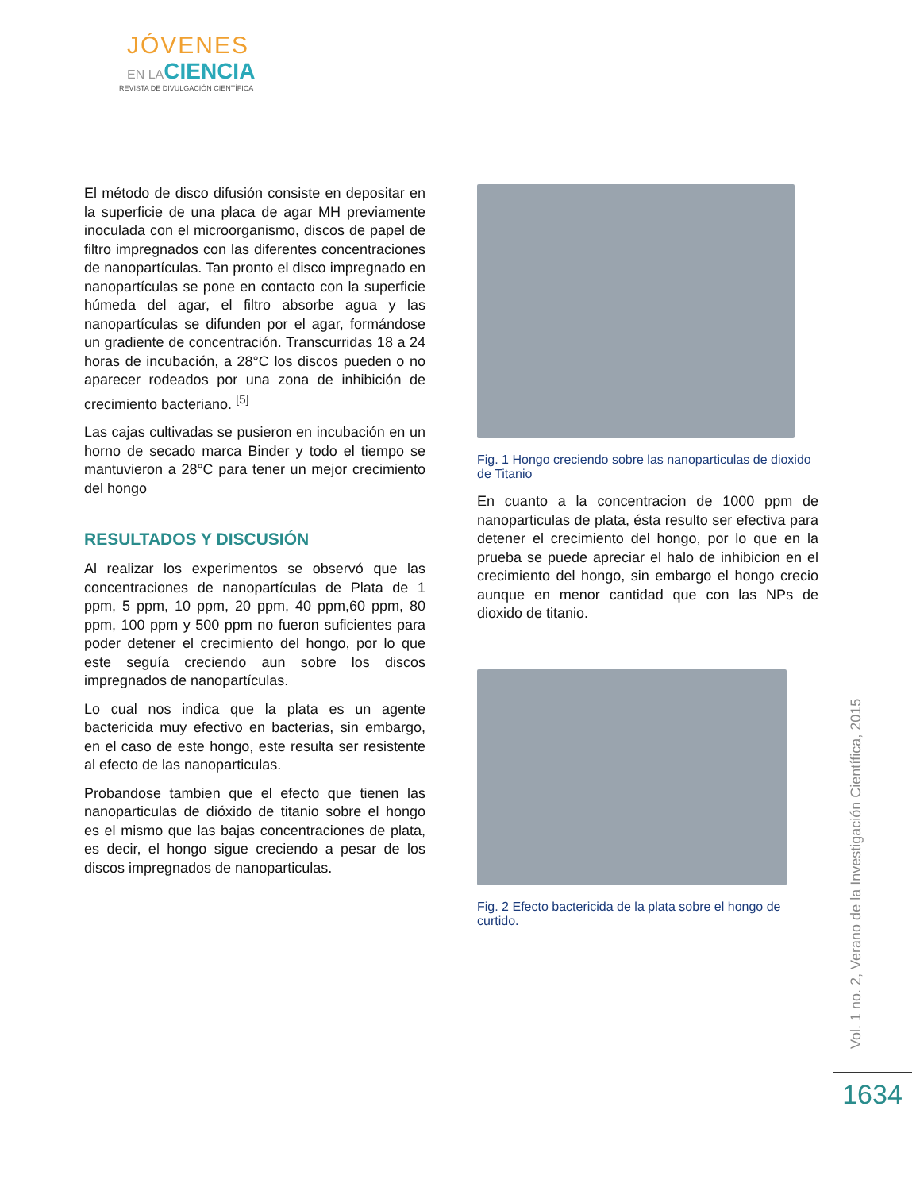JÓVENES
EN LACIENCIA
REVISTA DE DIVULGACIÓN CIENTÍFICA
El método de disco difusión consiste en depositar en la superficie de una placa de agar MH previamente inoculada con el microorganismo, discos de papel de filtro impregnados con las diferentes concentraciones de nanopartículas. Tan pronto el disco impregnado en nanopartículas se pone en contacto con la superficie húmeda del agar, el filtro absorbe agua y las nanopartículas se difunden por el agar, formándose un gradiente de concentración. Transcurridas 18 a 24 horas de incubación, a 28°C los discos pueden o no aparecer rodeados por una zona de inhibición de crecimiento bacteriano. <sup>[5]</sup>
Las cajas cultivadas se pusieron en incubación en un horno de secado marca Binder y todo el tiempo se mantuvieron a 28°C para tener un mejor crecimiento del hongo
RESULTADOS Y DISCUSIÓN
Al realizar los experimentos se observó que las concentraciones de nanopartículas de Plata de 1 ppm, 5 ppm, 10 ppm, 20 ppm, 40 ppm,60 ppm, 80 ppm, 100 ppm y 500 ppm no fueron suficientes para poder detener el crecimiento del hongo, por lo que este seguía creciendo aun sobre los discos impregnados de nanopartículas.
Lo cual nos indica que la plata es un agente bactericida muy efectivo en bacterias, sin embargo, en el caso de este hongo, este resulta ser resistente al efecto de las nanoparticulas.
Probandose tambien que el efecto que tienen las nanoparticulas de dióxido de titanio sobre el hongo es el mismo que las bajas concentraciones de plata, es decir, el hongo sigue creciendo a pesar de los discos impregnados de nanoparticulas.
Fig. 1 Hongo creciendo sobre las nanoparticulas de dioxido de Titanio
En cuanto a la concentracion de 1000 ppm de nanoparticulas de plata, ésta resulto ser efectiva para detener el crecimiento del hongo, por lo que en la prueba se puede apreciar el halo de inhibicion en el crecimiento del hongo, sin embargo el hongo crecio aunque en menor cantidad que con las NPs de dioxido de titanio.
Fig. 2 Efecto bactericida de la plata sobre el hongo de curtido.
Vol. 1 no. 2, Verano de la Investigación Científica, 2015
1634